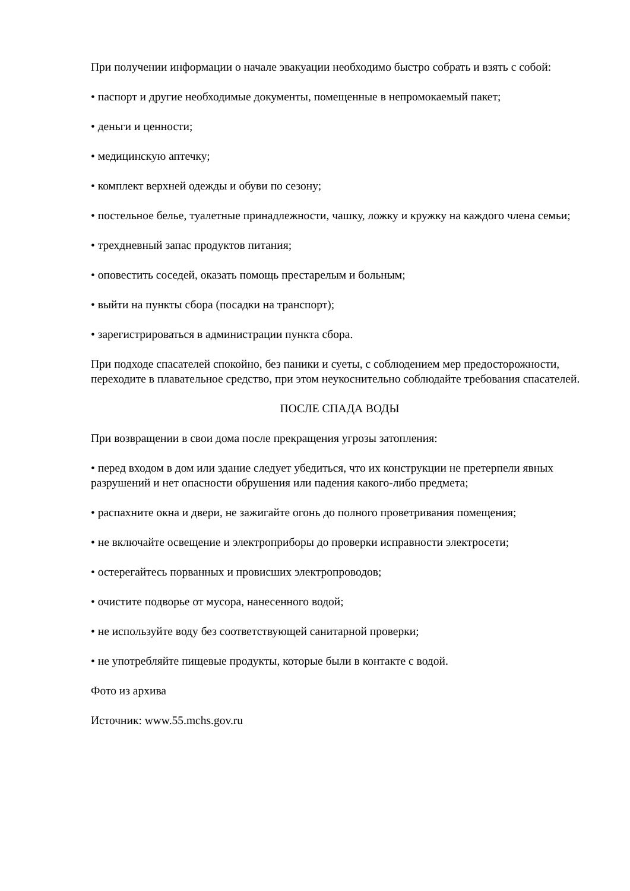При получении информации о начале эвакуации необходимо быстро собрать и взять с собой:
• паспорт и другие необходимые документы, помещенные в непромокаемый пакет;
• деньги и ценности;
• медицинскую аптечку;
• комплект верхней одежды и обуви по сезону;
• постельное белье, туалетные принадлежности, чашку, ложку и кружку на каждого члена семьи;
• трехдневный запас продуктов питания;
• оповестить соседей, оказать помощь престарелым и больным;
• выйти на пункты сбора (посадки на транспорт);
• зарегистрироваться в администрации пункта сбора.
При подходе спасателей спокойно, без паники и суеты, с соблюдением мер предосторожности, переходите в плавательное средство, при этом неукоснительно соблюдайте требования спасателей.
ПОСЛЕ СПАДА ВОДЫ
При возвращении в свои дома после прекращения угрозы затопления:
• перед входом в дом или здание следует убедиться, что их конструкции не претерпели явных разрушений и нет опасности обрушения или падения какого-либо предмета;
• распахните окна и двери, не зажигайте огонь до полного проветривания помещения;
• не включайте освещение и электроприборы до проверки исправности электросети;
• остерегайтесь порванных и провисших электропроводов;
• очистите подворье от мусора, нанесенного водой;
• не используйте воду без соответствующей санитарной проверки;
• не употребляйте пищевые продукты, которые были в контакте с водой.
Фото из архива
Источник: www.55.mchs.gov.ru